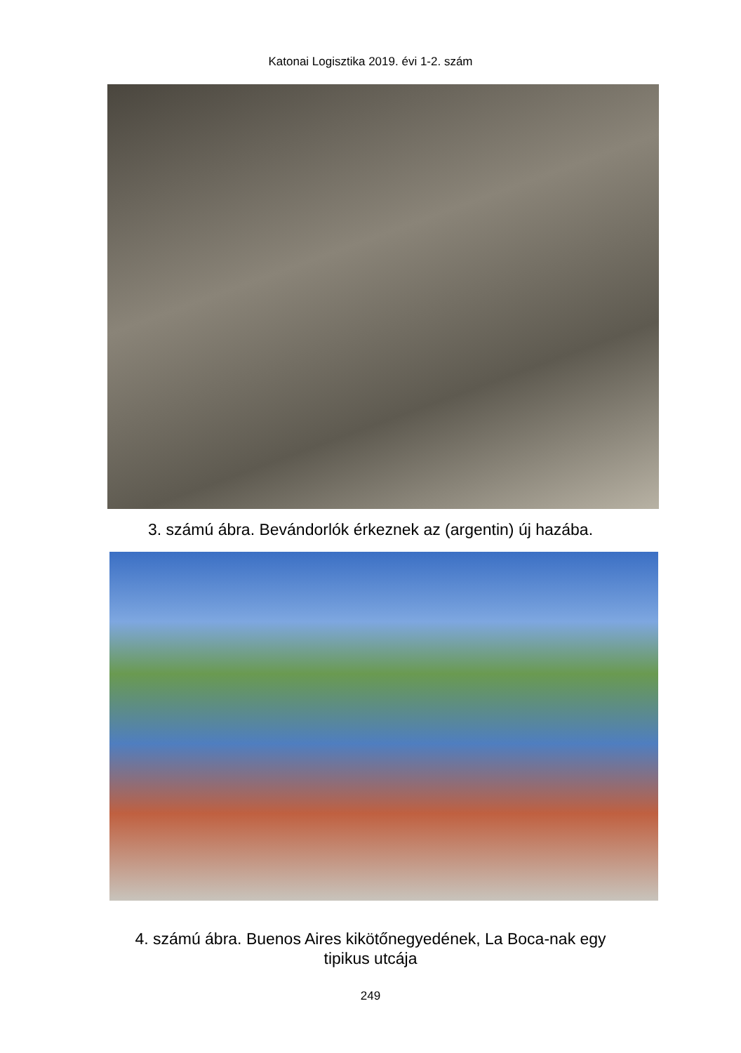Katonai Logisztika 2019. évi 1-2. szám
3. számú ábra. Bevándorlók érkeznek az (argentin) új hazába.
4. számú ábra. Buenos Aires kikötőnegyedének, La Boca-nak egy
tipikus utcája
249